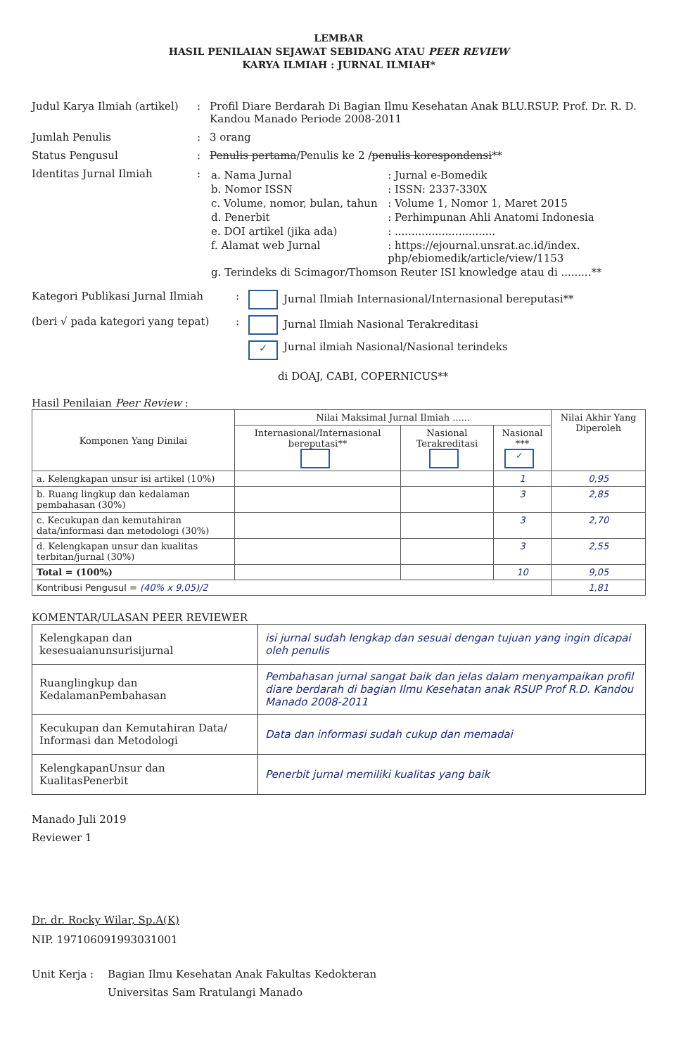LEMBAR
HASIL PENILAIAN SEJAWAT SEBIDANG ATAU PEER REVIEW
KARYA ILMIAH : JURNAL ILMIAH*
Judul Karya Ilmiah (artikel)
: Profil Diare Berdarah Di Bagian Ilmu Kesehatan Anak BLU.RSUP. Prof. Dr. R. D. Kandou Manado Periode 2008-2011
Jumlah Penulis : 3 orang
Status Pengusul : Penulis pertama/Penulis ke 2 /penulis korespondensi**
Identitas Jurnal Ilmiah :
| a. Nama Jurnal | : Jurnal e-Bomedik |
| b. Nomor ISSN | : ISSN: 2337-330X |
| c. Volume, nomor, bulan, tahun | : Volume 1, Nomor 1, Maret 2015 |
| d. Penerbit | : Perhimpunan Ahli Anatomi Indonesia |
| e. DOI artikel (jika ada) | : .............................. |
| f. Alamat web Jurnal | : https://ejournal.unsrat.ac.id/index. php/ebiomedik/article/view/1153 |
| g. Terindeks di Scimagor/Thomson Reuter ISI knowledge atau di .........** | |
Kategori Publikasi Jurnal Ilmiah : Jurnal Ilmiah Internasional/Internasional bereputasi**
(beri √ pada kategori yang tepat)
: Jurnal Ilmiah Nasional Terakreditasi
✓ Jurnal ilmiah Nasional/Nasional terindeks
di DOAJ, CABI, COPERNICUS**
Hasil Penilaian Peer Review :
| Komponen Yang Dinilai | Nilai Maksimal Jurnal Ilmiah ...... | | | Nilai Akhir Yang Diperoleh |
| --- | --- | --- | --- | --- |
| | Internasional/Internasional bereputasi** | Nasional Terakreditasi | Nasional *** ✓ | |
| a. Kelengkapan unsur isi artikel (10%) | | | 1 | 0,95 |
| b. Ruang lingkup dan kedalaman pembahasan (30%) | | | 3 | 2,85 |
| c. Kecukupan dan kemutahiran data/informasi dan metodologi (30%) | | | 3 | 2,70 |
| d. Kelengkapan unsur dan kualitas terbitan/jurnal (30%) | | | 3 | 2,55 |
| Total = (100%) | | | 10 | 9,05 |
| Kontribusi Pengusul = (40% x 9,05)/2 | | | | 1,81 |
KOMENTAR/ULASAN PEER REVIEWER
| Kelengkapan dan kesesuaianunsurisijurnal | isi jurnal sudah lengkap dan sesuai dengan tujuan yang ingin dicapai oleh penulis |
| Ruanglingkup dan KedalamanPembahasan | Pembahasan jurnal sangat baik dan jelas dalam menyampaikan profil diare berdarah di bagian Ilmu Kesehatan anak RSUP Prof R.D. Kandou Manado 2008-2011 |
| Kecukupan dan Kemutahiran Data/ Informasi dan Metodologi | Data dan informasi sudah cukup dan memadai |
| KelengkapanUnsur dan KualitasPenerbit | Penerbit jurnal memiliki kualitas yang baik |
Manado Juli 2019
Reviewer 1
Dr. dr. Rocky Wilar, Sp.A(K)
NIP. 197106091993031001
Unit Kerja : Bagian Ilmu Kesehatan Anak Fakultas Kedokteran
Universitas Sam Rratulangi Manado